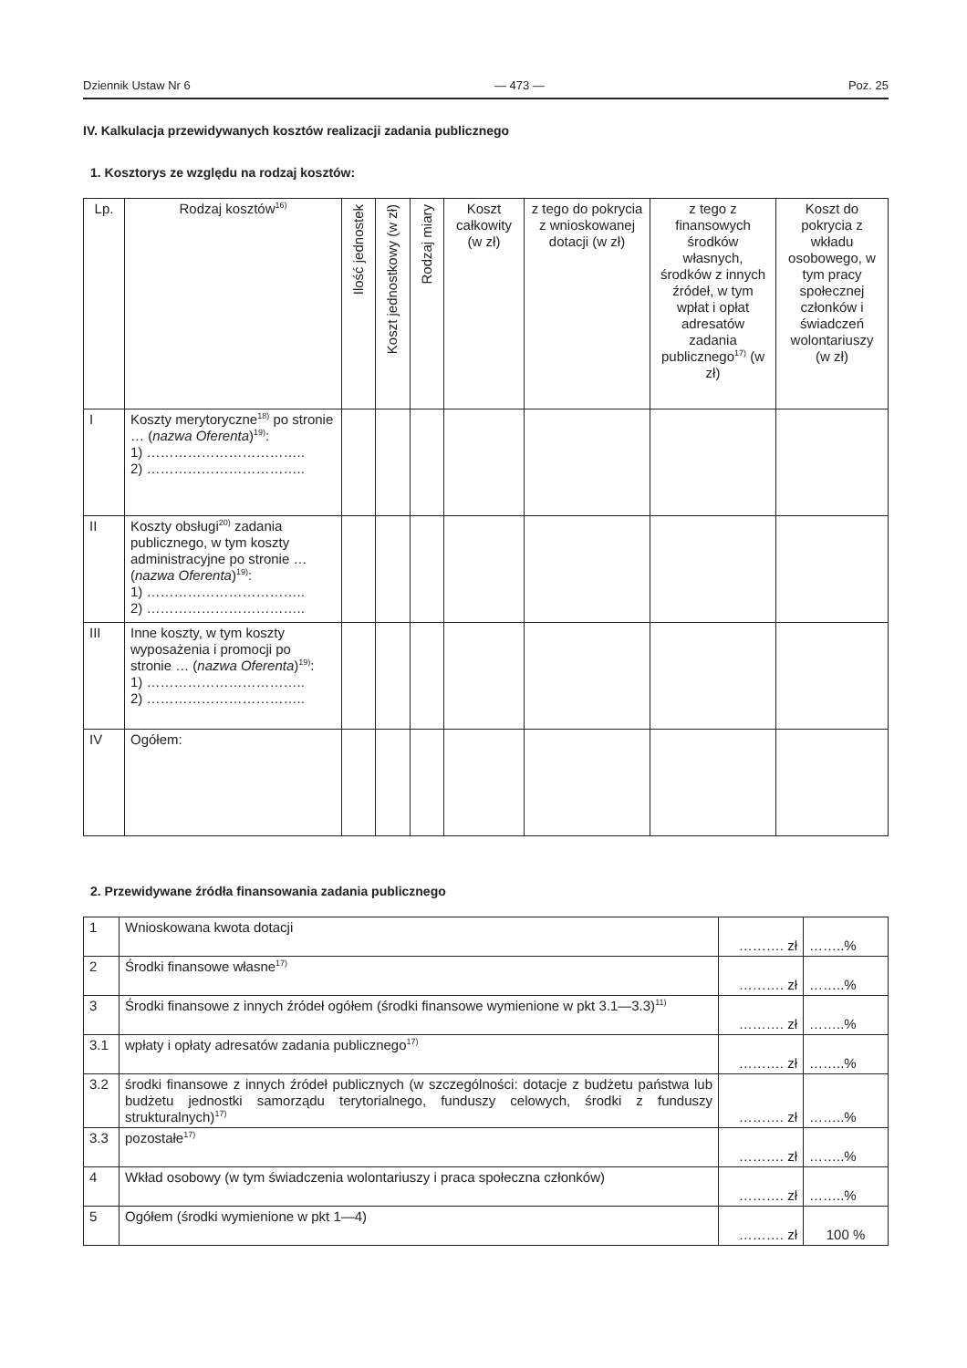Dziennik Ustaw Nr 6 — 473 — Poz. 25
IV. Kalkulacja przewidywanych kosztów realizacji zadania publicznego
1. Kosztorys ze względu na rodzaj kosztów:
| Lp. | Rodzaj kosztów<sup>16)</sup> | Ilość jednostek | Koszt jednostkowy (w zł) | Rodzaj miary | Koszt całkowity (w zł) | z tego do pokrycia z wnioskowanej dotacji (w zł) | z tego z finansowych środków własnych, środków z innych źródeł, w tym wpłat i opłat adresatów zadania publicznego<sup>17)</sup> (w zł) | Koszt do pokrycia z wkładu osobowego, w tym pracy społecznej członków i świadczeń wolontariuszy (w zł) |
| --- | --- | --- | --- | --- | --- | --- | --- | --- |
| I | Koszty merytoryczne<sup>18)</sup> po stronie … ( nazwa Oferenta )<sup>19)</sup>: 1) …………………………….. 2) …………………………….. | | | | | | | |
| II | Koszty obsługi<sup>20)</sup> zadania publicznego, w tym koszty administracyjne po stronie … ( nazwa Oferenta )<sup>19)</sup>: 1) …………………………….. 2) …………………………….. | | | | | | | |
| III | Inne koszty, w tym koszty wyposażenia i promocji po stronie … ( nazwa Oferenta )<sup>19)</sup>: 1) …………………………….. 2) …………………………….. | | | | | | | |
| IV | Ogółem: | | | | | | | |
2. Przewidywane źródła finansowania zadania publicznego
| 1 | Wnioskowana kwota dotacji | ………. zł | ……..% |
| 2 | Środki finansowe własne<sup>17)</sup> | ………. zł | ……..% |
| 3 | Środki finansowe z innych źródeł ogółem (środki finansowe wymienione w pkt 3.1—3.3)<sup>11)</sup> | ………. zł | ……..% |
| 3.1 | wpłaty i opłaty adresatów zadania publicznego<sup>17)</sup> | ………. zł | ……..% |
| 3.2 | środki finansowe z innych źródeł publicznych (w szczególności: dotacje z budżetu państwa lub budżetu jednostki samorządu terytorialnego, funduszy celowych, środki z funduszy strukturalnych)<sup>17)</sup> | ………. zł | ……..% |
| 3.3 | pozostałe<sup>17)</sup> | ………. zł | ……..% |
| 4 | Wkład osobowy (w tym świadczenia wolontariuszy i praca społeczna członków) | ………. zł | ……..% |
| 5 | Ogółem (środki wymienione w pkt 1—4) | ………. zł | 100 % |